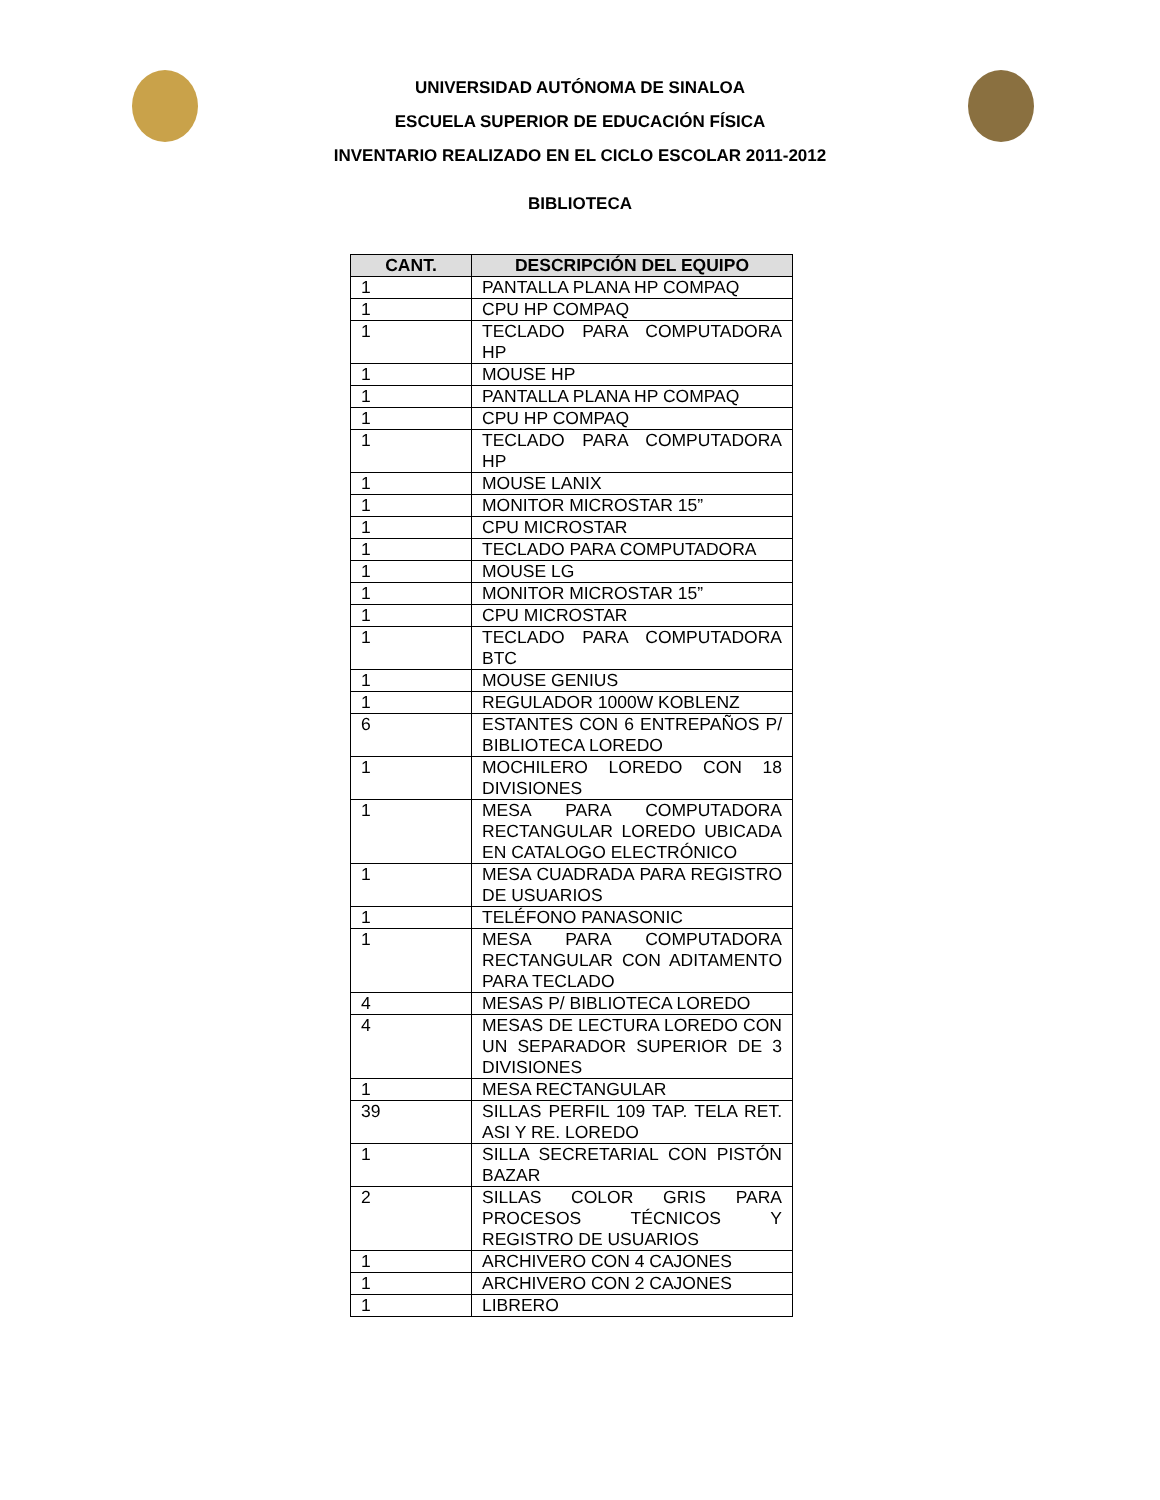UNIVERSIDAD AUTÓNOMA DE SINALOA
ESCUELA SUPERIOR DE EDUCACIÓN FÍSICA
INVENTARIO REALIZADO EN EL CICLO ESCOLAR 2011-2012
BIBLIOTECA
| CANT. | DESCRIPCIÓN DEL EQUIPO |
| --- | --- |
| 1 | PANTALLA PLANA HP COMPAQ |
| 1 | CPU HP COMPAQ |
| 1 | TECLADO PARA COMPUTADORA HP |
| 1 | MOUSE HP |
| 1 | PANTALLA PLANA HP COMPAQ |
| 1 | CPU HP COMPAQ |
| 1 | TECLADO PARA COMPUTADORA HP |
| 1 | MOUSE LANIX |
| 1 | MONITOR MICROSTAR 15” |
| 1 | CPU MICROSTAR |
| 1 | TECLADO PARA COMPUTADORA |
| 1 | MOUSE LG |
| 1 | MONITOR MICROSTAR 15” |
| 1 | CPU MICROSTAR |
| 1 | TECLADO PARA COMPUTADORA BTC |
| 1 | MOUSE GENIUS |
| 1 | REGULADOR 1000W KOBLENZ |
| 6 | ESTANTES CON 6 ENTREPAÑOS P/ BIBLIOTECA LOREDO |
| 1 | MOCHILERO LOREDO CON 18 DIVISIONES |
| 1 | MESA PARA COMPUTADORA RECTANGULAR LOREDO UBICADA EN CATALOGO ELECTRÓNICO |
| 1 | MESA CUADRADA PARA REGISTRO DE USUARIOS |
| 1 | TELÉFONO PANASONIC |
| 1 | MESA PARA COMPUTADORA RECTANGULAR CON ADITAMENTO PARA TECLADO |
| 4 | MESAS P/ BIBLIOTECA LOREDO |
| 4 | MESAS DE LECTURA LOREDO CON UN SEPARADOR SUPERIOR DE 3 DIVISIONES |
| 1 | MESA RECTANGULAR |
| 39 | SILLAS PERFIL 109 TAP. TELA RET. ASI Y RE. LOREDO |
| 1 | SILLA SECRETARIAL CON PISTÓN BAZAR |
| 2 | SILLAS COLOR GRIS PARA PROCESOS TÉCNICOS Y REGISTRO DE USUARIOS |
| 1 | ARCHIVERO CON 4 CAJONES |
| 1 | ARCHIVERO CON 2 CAJONES |
| 1 | LIBRERO |